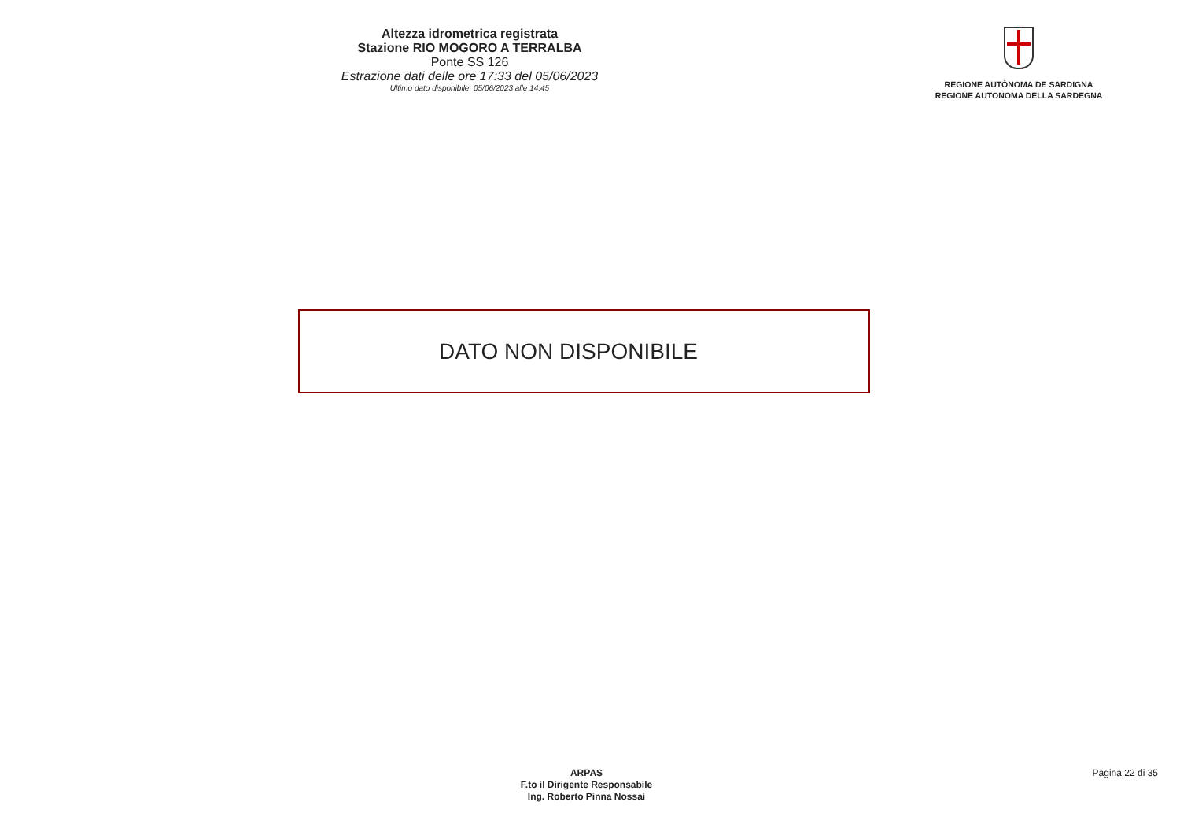Altezza idrometrica registrata
Stazione RIO MOGORO A TERRALBA
Ponte SS 126
Estrazione dati delle ore 17:33 del 05/06/2023
Ultimo dato disponibile: 05/06/2023 alle 14:45
REGIONE AUTÒNOMA DE SARDIGNA
REGIONE AUTONOMA DELLA SARDEGNA
DATO NON DISPONIBILE
ARPAS
F.to il Dirigente Responsabile
Ing. Roberto Pinna Nossai
Pagina 22 di 35